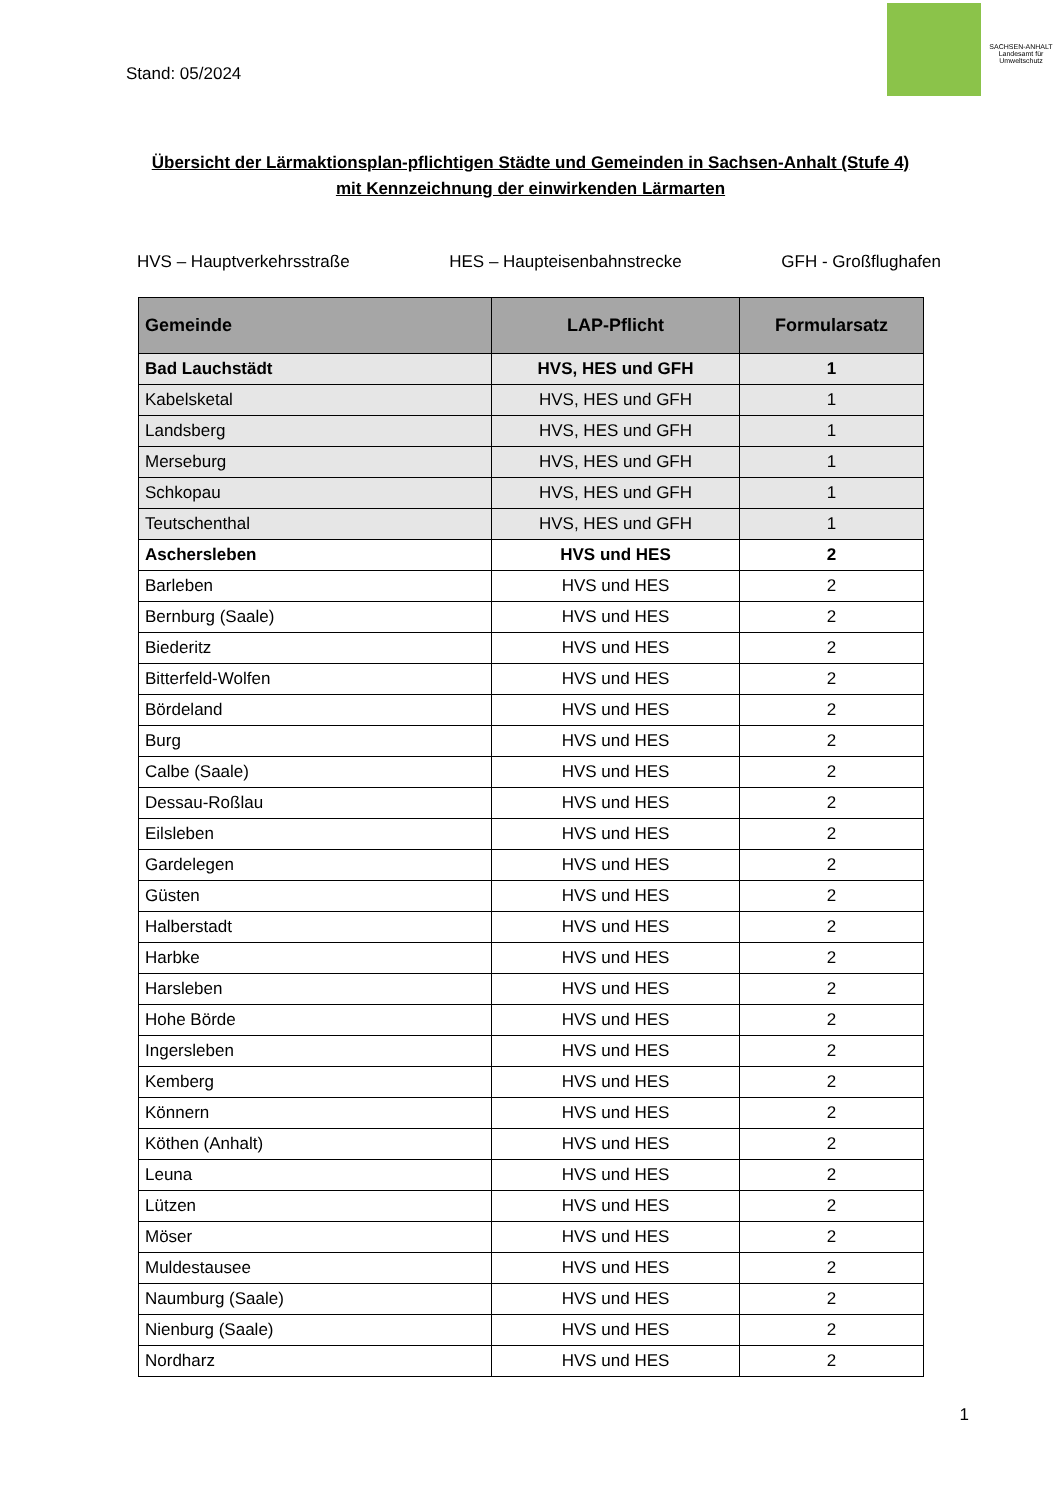Stand: 05/2024
SACHSEN-ANHALT
Landesamt für Umweltschutz
Übersicht der Lärmaktionsplan-pflichtigen Städte und Gemeinden in Sachsen-Anhalt (Stufe 4)
mit Kennzeichnung der einwirkenden Lärmarten
HVS – Hauptverkehrsstraße HES – Haupteisenbahnstrecke GFH - Großflughafen
| Gemeinde | LAP-Pflicht | Formularsatz |
| --- | --- | --- |
| Bad Lauchstädt | HVS, HES und GFH | 1 |
| Kabelsketal | HVS, HES und GFH | 1 |
| Landsberg | HVS, HES und GFH | 1 |
| Merseburg | HVS, HES und GFH | 1 |
| Schkopau | HVS, HES und GFH | 1 |
| Teutschenthal | HVS, HES und GFH | 1 |
| Aschersleben | HVS und HES | 2 |
| Barleben | HVS und HES | 2 |
| Bernburg (Saale) | HVS und HES | 2 |
| Biederitz | HVS und HES | 2 |
| Bitterfeld-Wolfen | HVS und HES | 2 |
| Bördeland | HVS und HES | 2 |
| Burg | HVS und HES | 2 |
| Calbe (Saale) | HVS und HES | 2 |
| Dessau-Roßlau | HVS und HES | 2 |
| Eilsleben | HVS und HES | 2 |
| Gardelegen | HVS und HES | 2 |
| Güsten | HVS und HES | 2 |
| Halberstadt | HVS und HES | 2 |
| Harbke | HVS und HES | 2 |
| Harsleben | HVS und HES | 2 |
| Hohe Börde | HVS und HES | 2 |
| Ingersleben | HVS und HES | 2 |
| Kemberg | HVS und HES | 2 |
| Könnern | HVS und HES | 2 |
| Köthen (Anhalt) | HVS und HES | 2 |
| Leuna | HVS und HES | 2 |
| Lützen | HVS und HES | 2 |
| Möser | HVS und HES | 2 |
| Muldestausee | HVS und HES | 2 |
| Naumburg (Saale) | HVS und HES | 2 |
| Nienburg (Saale) | HVS und HES | 2 |
| Nordharz | HVS und HES | 2 |
1